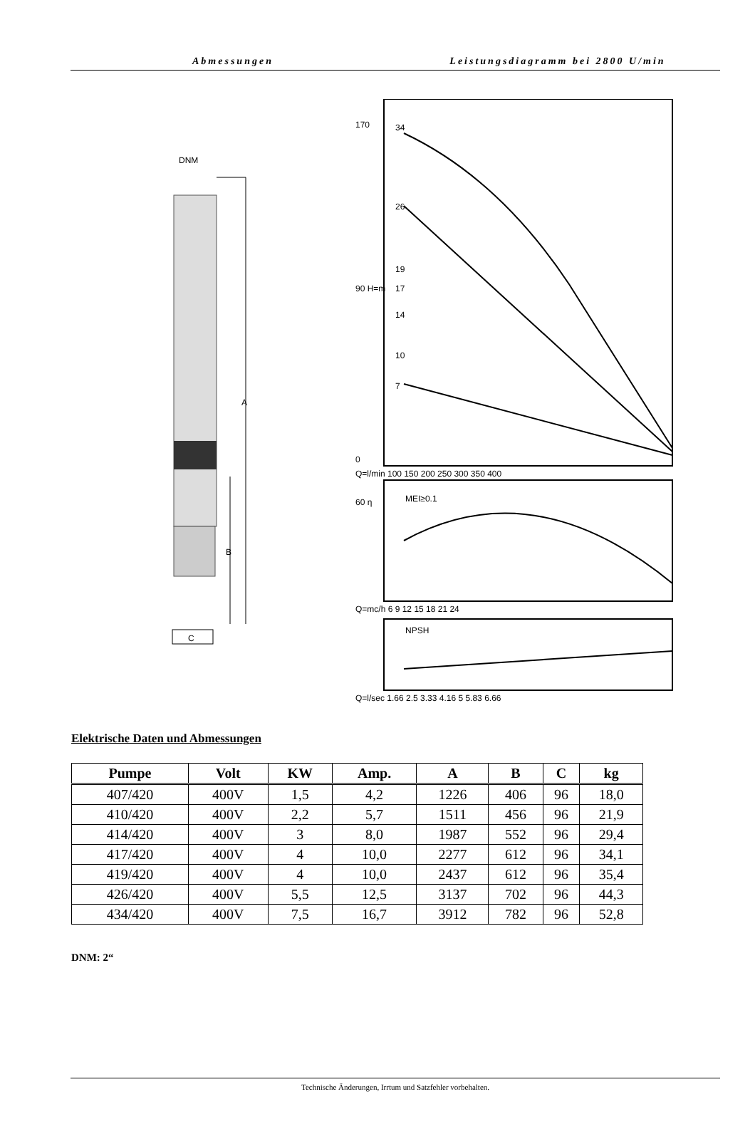Abmessungen Leistungsdiagramm bei 2800 U/min
DNM
A
B
C
170
90 H=m
0
Q=l/min 100 150 200 250 300 350 400
34
26
19
17
14
10
7
MEI≥0.1
60 η
Q=mc/h 6 9 12 15 18 21 24
NPSH
Q=l/sec 1.66 2.5 3.33 4.16 5 5.83 6.66
Elektrische Daten und Abmessungen
| Pumpe | Volt | KW | Amp. | A | B | C | kg |
| --- | --- | --- | --- | --- | --- | --- | --- |
| 407/420 | 400V | 1,5 | 4,2 | 1226 | 406 | 96 | 18,0 |
| 410/420 | 400V | 2,2 | 5,7 | 1511 | 456 | 96 | 21,9 |
| 414/420 | 400V | 3 | 8,0 | 1987 | 552 | 96 | 29,4 |
| 417/420 | 400V | 4 | 10,0 | 2277 | 612 | 96 | 34,1 |
| 419/420 | 400V | 4 | 10,0 | 2437 | 612 | 96 | 35,4 |
| 426/420 | 400V | 5,5 | 12,5 | 3137 | 702 | 96 | 44,3 |
| 434/420 | 400V | 7,5 | 16,7 | 3912 | 782 | 96 | 52,8 |
DNM: 2“
Technische Änderungen, Irrtum und Satzfehler vorbehalten.